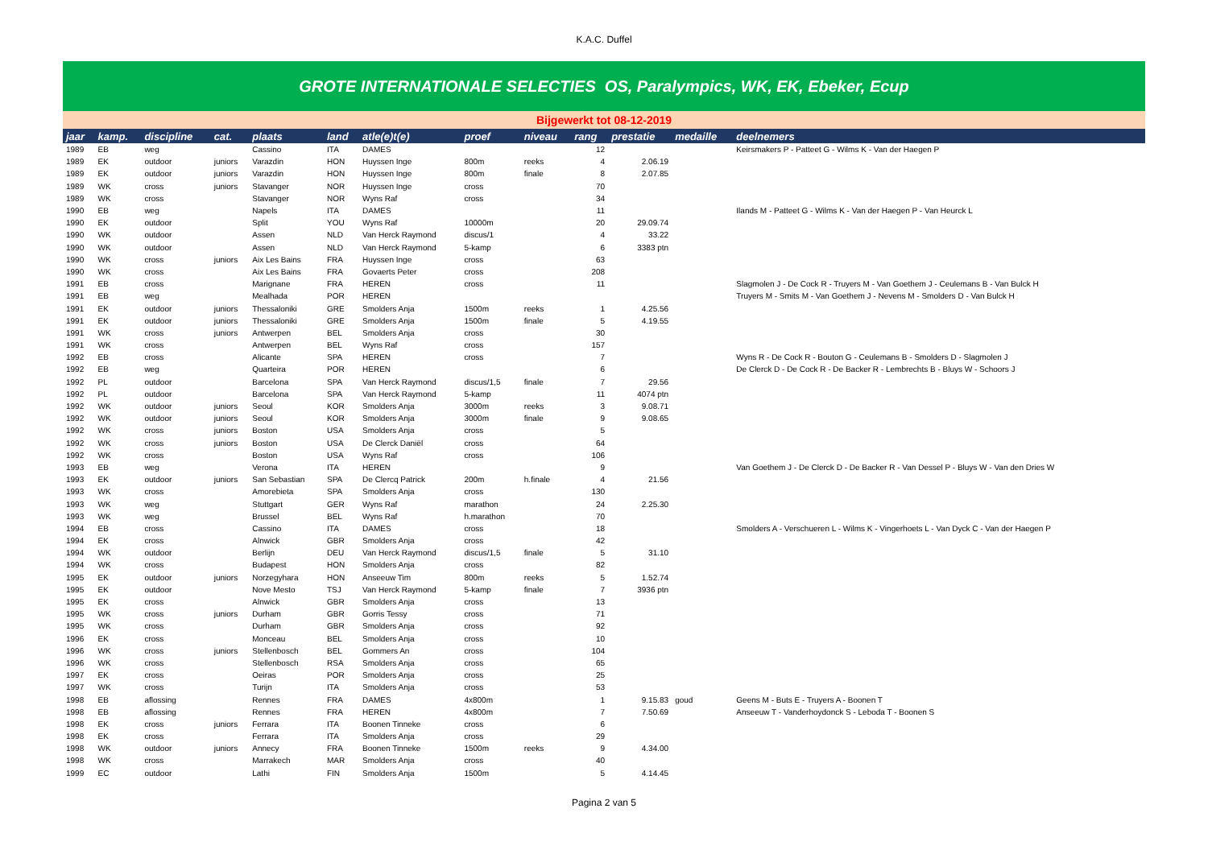K.A.C. Duffel
GROTE INTERNATIONALE SELECTIES OS, Paralympics, WK, EK, Ebeker, Ecup
Bijgewerkt tot 08-12-2019
| jaar | kamp. | discipline | cat. | plaats | land | atle(e)t(e) | proef | niveau | rang | prestatie | medaille | deelnemers |
| --- | --- | --- | --- | --- | --- | --- | --- | --- | --- | --- | --- | --- |
| 1989 | EB | weg | | Cassino | ITA | DAMES | | | 12 | | | Keirsmakers P - Patteet G - Wilms K - Van der Haegen P |
| 1989 | EK | outdoor | juniors | Varazdin | HON | Huyssen Inge | 800m | reeks | 4 | 2.06.19 | | |
| 1989 | EK | outdoor | juniors | Varazdin | HON | Huyssen Inge | 800m | finale | 8 | 2.07.85 | | |
| 1989 | WK | cross | juniors | Stavanger | NOR | Huyssen Inge | cross | | 70 | | | |
| 1989 | WK | cross | | Stavanger | NOR | Wyns Raf | cross | | 34 | | | |
| 1990 | EB | weg | | Napels | ITA | DAMES | | | 11 | | | Ilands M - Patteet G - Wilms K - Van der Haegen P - Van Heurck L |
| 1990 | EK | outdoor | | Split | YOU | Wyns Raf | 10000m | | 20 | 29.09.74 | | |
| 1990 | WK | outdoor | | Assen | NLD | Van Herck Raymond | discus/1 | | 4 | 33.22 | | |
| 1990 | WK | outdoor | | Assen | NLD | Van Herck Raymond | 5-kamp | | 6 | 3383 ptn | | |
| 1990 | WK | cross | juniors | Aix Les Bains | FRA | Huyssen Inge | cross | | 63 | | | |
| 1990 | WK | cross | | Aix Les Bains | FRA | Govaerts Peter | cross | | 208 | | | |
| 1991 | EB | cross | | Marignane | FRA | HEREN | cross | | 11 | | | Slagmolen J - De Cock R - Truyers M - Van Goethem J - Ceulemans B - Van Bulck H |
| 1991 | EB | weg | | Mealhada | POR | HEREN | | | | | | Truyers M - Smits M - Van Goethem J - Nevens M - Smolders D - Van Bulck H |
| 1991 | EK | outdoor | juniors | Thessaloniki | GRE | Smolders Anja | 1500m | reeks | 1 | 4.25.56 | | |
| 1991 | EK | outdoor | juniors | Thessaloniki | GRE | Smolders Anja | 1500m | finale | 5 | 4.19.55 | | |
| 1991 | WK | cross | juniors | Antwerpen | BEL | Smolders Anja | cross | | 30 | | | |
| 1991 | WK | cross | | Antwerpen | BEL | Wyns Raf | cross | | 157 | | | |
| 1992 | EB | cross | | Alicante | SPA | HEREN | cross | | 7 | | | Wyns R - De Cock R - Bouton G - Ceulemans B - Smolders D - Slagmolen J |
| 1992 | EB | weg | | Quarteira | POR | HEREN | | | 6 | | | De Clerck D - De Cock R - De Backer R - Lembrechts B - Bluys W - Schoors J |
| 1992 | PL | outdoor | | Barcelona | SPA | Van Herck Raymond | discus/1,5 | finale | 7 | 29.56 | | |
| 1992 | PL | outdoor | | Barcelona | SPA | Van Herck Raymond | 5-kamp | | 11 | 4074 ptn | | |
| 1992 | WK | outdoor | juniors | Seoul | KOR | Smolders Anja | 3000m | reeks | 3 | 9.08.71 | | |
| 1992 | WK | outdoor | juniors | Seoul | KOR | Smolders Anja | 3000m | finale | 9 | 9.08.65 | | |
| 1992 | WK | cross | juniors | Boston | USA | Smolders Anja | cross | | 5 | | | |
| 1992 | WK | cross | juniors | Boston | USA | De Clerck Daniël | cross | | 64 | | | |
| 1992 | WK | cross | | Boston | USA | Wyns Raf | cross | | 106 | | | |
| 1993 | EB | weg | | Verona | ITA | HEREN | | | 9 | | | Van Goethem J - De Clerck D - De Backer R - Van Dessel P - Bluys W - Van den Dries W |
| 1993 | EK | outdoor | juniors | San Sebastian | SPA | De Clercq Patrick | 200m | h.finale | 4 | 21.56 | | |
| 1993 | WK | cross | | Amorebieta | SPA | Smolders Anja | cross | | 130 | | | |
| 1993 | WK | weg | | Stuttgart | GER | Wyns Raf | marathon | | 24 | 2.25.30 | | |
| 1993 | WK | weg | | Brussel | BEL | Wyns Raf | h.marathon | | 70 | | | |
| 1994 | EB | cross | | Cassino | ITA | DAMES | cross | | 18 | | | Smolders A - Verschueren L - Wilms K - Vingerhoets L - Van Dyck C - Van der Haegen P |
| 1994 | EK | cross | | Alnwick | GBR | Smolders Anja | cross | | 42 | | | |
| 1994 | WK | outdoor | | Berlijn | DEU | Van Herck Raymond | discus/1,5 | finale | 5 | 31.10 | | |
| 1994 | WK | cross | | Budapest | HON | Smolders Anja | cross | | 82 | | | |
| 1995 | EK | outdoor | juniors | Norzegyhara | HON | Anseeuw Tim | 800m | reeks | 5 | 1.52.74 | | |
| 1995 | EK | outdoor | | Nove Mesto | TSJ | Van Herck Raymond | 5-kamp | finale | 7 | 3936 ptn | | |
| 1995 | EK | cross | | Alnwick | GBR | Smolders Anja | cross | | 13 | | | |
| 1995 | WK | cross | juniors | Durham | GBR | Gorris Tessy | cross | | 71 | | | |
| 1995 | WK | cross | | Durham | GBR | Smolders Anja | cross | | 92 | | | |
| 1996 | EK | cross | | Monceau | BEL | Smolders Anja | cross | | 10 | | | |
| 1996 | WK | cross | juniors | Stellenbosch | BEL | Gommers An | cross | | 104 | | | |
| 1996 | WK | cross | | Stellenbosch | RSA | Smolders Anja | cross | | 65 | | | |
| 1997 | EK | cross | | Oeiras | POR | Smolders Anja | cross | | 25 | | | |
| 1997 | WK | cross | | Turijn | ITA | Smolders Anja | cross | | 53 | | | |
| 1998 | EB | aflossing | | Rennes | FRA | DAMES | 4x800m | | 1 | 9.15.83 | goud | Geens M - Buts E - Truyers A - Boonen T |
| 1998 | EB | aflossing | | Rennes | FRA | HEREN | 4x800m | | 7 | 7.50.69 | | Anseeuw T - Vanderhoydonck S - Leboda T - Boonen S |
| 1998 | EK | cross | juniors | Ferrara | ITA | Boonen Tinneke | cross | | 6 | | | |
| 1998 | EK | cross | | Ferrara | ITA | Smolders Anja | cross | | 29 | | | |
| 1998 | WK | outdoor | juniors | Annecy | FRA | Boonen Tinneke | 1500m | reeks | 9 | 4.34.00 | | |
| 1998 | WK | cross | | Marrakech | MAR | Smolders Anja | cross | | 40 | | | |
| 1999 | EC | outdoor | | Lathi | FIN | Smolders Anja | 1500m | | 5 | 4.14.45 | | |
Pagina 2 van 5